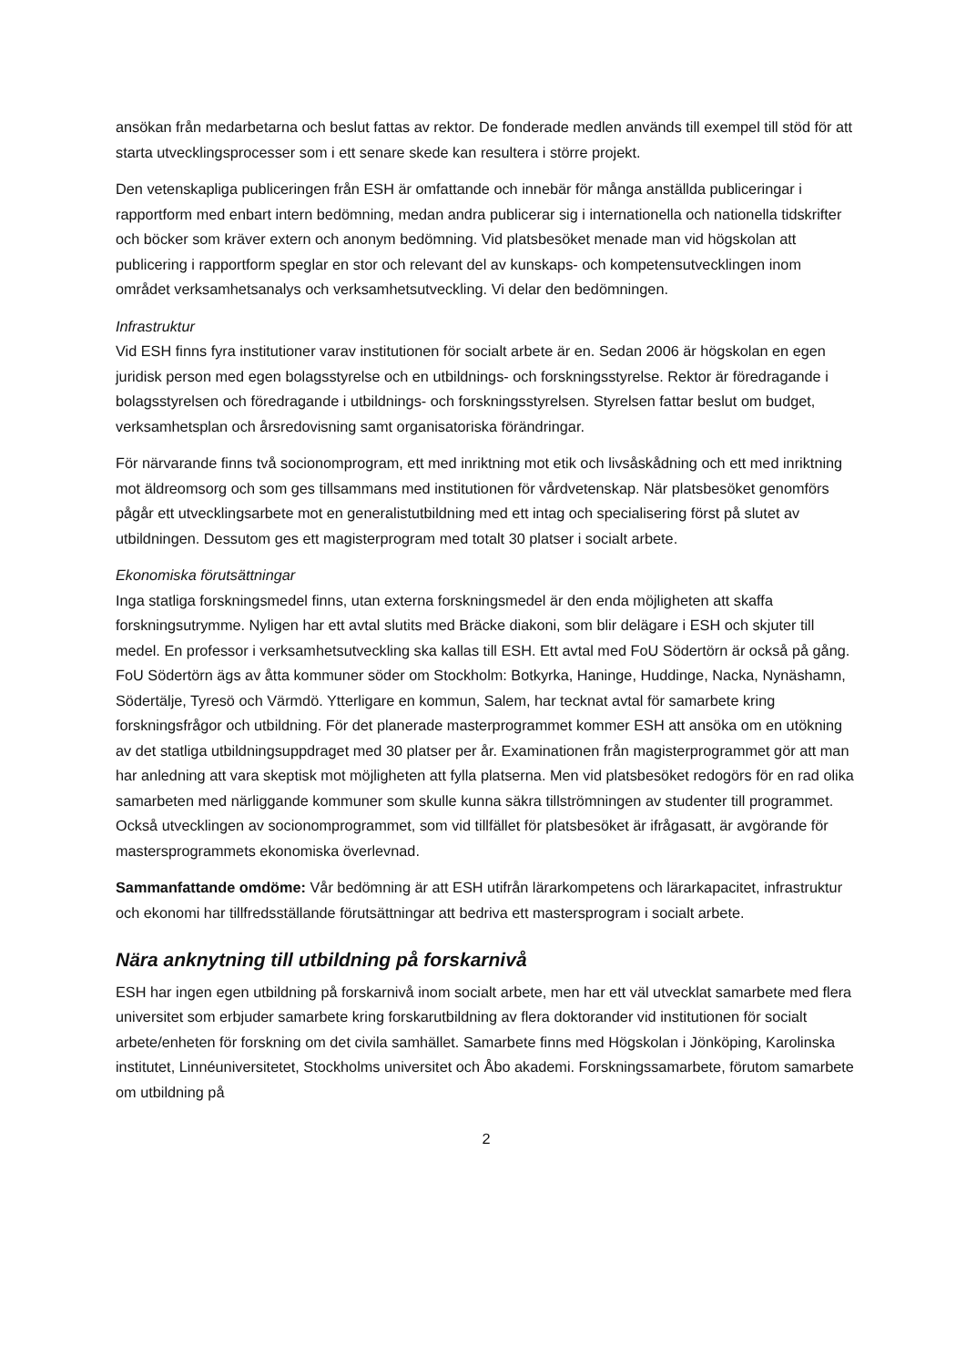ansökan från medarbetarna och beslut fattas av rektor. De fonderade medlen används till exempel till stöd för att starta utvecklingsprocesser som i ett senare skede kan resultera i större projekt.
Den vetenskapliga publiceringen från ESH är omfattande och innebär för många anställda publiceringar i rapportform med enbart intern bedömning, medan andra publicerar sig i internationella och nationella tidskrifter och böcker som kräver extern och anonym bedömning. Vid platsbesöket menade man vid högskolan att publicering i rapportform speglar en stor och relevant del av kunskaps- och kompetensutvecklingen inom området verksamhetsanalys och verksamhetsutveckling. Vi delar den bedömningen.
Infrastruktur
Vid ESH finns fyra institutioner varav institutionen för socialt arbete är en. Sedan 2006 är högskolan en egen juridisk person med egen bolagsstyrelse och en utbildnings- och forskningsstyrelse. Rektor är föredragande i bolagsstyrelsen och föredragande i utbildnings- och forskningsstyrelsen. Styrelsen fattar beslut om budget, verksamhetsplan och årsredovisning samt organisatoriska förändringar.
För närvarande finns två socionomprogram, ett med inriktning mot etik och livsåskådning och ett med inriktning mot äldreomsorg och som ges tillsammans med institutionen för vårdvetenskap. När platsbesöket genomförs pågår ett utvecklingsarbete mot en generalistutbildning med ett intag och specialisering först på slutet av utbildningen. Dessutom ges ett magisterprogram med totalt 30 platser i socialt arbete.
Ekonomiska förutsättningar
Inga statliga forskningsmedel finns, utan externa forskningsmedel är den enda möjligheten att skaffa forskningsutrymme. Nyligen har ett avtal slutits med Bräcke diakoni, som blir delägare i ESH och skjuter till medel. En professor i verksamhetsutveckling ska kallas till ESH. Ett avtal med FoU Södertörn är också på gång. FoU Södertörn ägs av åtta kommuner söder om Stockholm: Botkyrka, Haninge, Huddinge, Nacka, Nynäshamn, Södertälje, Tyresö och Värmdö. Ytterligare en kommun, Salem, har tecknat avtal för samarbete kring forskningsfrågor och utbildning. För det planerade masterprogrammet kommer ESH att ansöka om en utökning av det statliga utbildningsuppdraget med 30 platser per år. Examinationen från magisterprogrammet gör att man har anledning att vara skeptisk mot möjligheten att fylla platserna. Men vid platsbesöket redogörs för en rad olika samarbeten med närliggande kommuner som skulle kunna säkra tillströmningen av studenter till programmet. Också utvecklingen av socionomprogrammet, som vid tillfället för platsbesöket är ifrågasatt, är avgörande för mastersprogrammets ekonomiska överlevnad.
Sammanfattande omdöme: Vår bedömning är att ESH utifrån lärarkompetens och lärarkapacitet, infrastruktur och ekonomi har tillfredsställande förutsättningar att bedriva ett mastersprogram i socialt arbete.
Nära anknytning till utbildning på forskarnivå
ESH har ingen egen utbildning på forskarnivå inom socialt arbete, men har ett väl utvecklat samarbete med flera universitet som erbjuder samarbete kring forskarutbildning av flera doktorander vid institutionen för socialt arbete/enheten för forskning om det civila samhället. Samarbete finns med Högskolan i Jönköping, Karolinska institutet, Linnéuniversitetet, Stockholms universitet och Åbo akademi. Forskningssamarbete, förutom samarbete om utbildning på
2